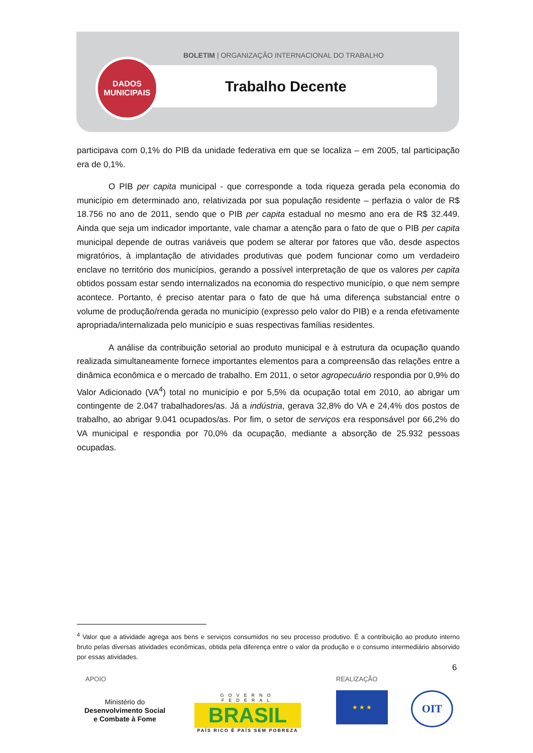BOLETIM | ORGANIZAÇÃO INTERNACIONAL DO TRABALHO
DADOS
MUNICIPAIS
Trabalho Decente
participava com 0,1% do PIB da unidade federativa em que se localiza – em 2005, tal participação era de 0,1%.
O PIB per capita municipal - que corresponde a toda riqueza gerada pela economia do município em determinado ano, relativizada por sua população residente – perfazia o valor de R$ 18.756 no ano de 2011, sendo que o PIB per capita estadual no mesmo ano era de R$ 32.449. Ainda que seja um indicador importante, vale chamar a atenção para o fato de que o PIB per capita municipal depende de outras variáveis que podem se alterar por fatores que vão, desde aspectos migratórios, à implantação de atividades produtivas que podem funcionar como um verdadeiro enclave no território dos municípios, gerando a possível interpretação de que os valores per capita obtidos possam estar sendo internalizados na economia do respectivo município, o que nem sempre acontece. Portanto, é preciso atentar para o fato de que há uma diferença substancial entre o volume de produção/renda gerada no município (expresso pelo valor do PIB) e a renda efetivamente apropriada/internalizada pelo município e suas respectivas famílias residentes.
A análise da contribuição setorial ao produto municipal e à estrutura da ocupação quando realizada simultaneamente fornece importantes elementos para a compreensão das relações entre a dinâmica econômica e o mercado de trabalho. Em 2011, o setor agropecuário respondia por 0,9% do Valor Adicionado (VA<sup>4</sup>) total no município e por 5,5% da ocupação total em 2010, ao abrigar um contingente de 2.047 trabalhadores/as. Já a indústria, gerava 32,8% do VA e 24,4% dos postos de trabalho, ao abrigar 9.041 ocupados/as. Por fim, o setor de serviços era responsável por 66,2% do VA municipal e respondia por 70,0% da ocupação, mediante a absorção de 25.932 pessoas ocupadas.
<sup>4</sup> Valor que a atividade agrega aos bens e serviços consumidos no seu processo produtivo. É a contribuição ao produto interno bruto pelas diversas atividades econômicas, obtida pela diferença entre o valor da produção e o consumo intermediário absorvido por essas atividades.
6
APOIO REALIZAÇÃO
Ministério do
Desenvolvimento Social
e Combate à Fome
GOVERNO FEDERAL
BRASIL
PAÍS RICO É PAÍS SEM POBREZA
★ ★ ★ OIT